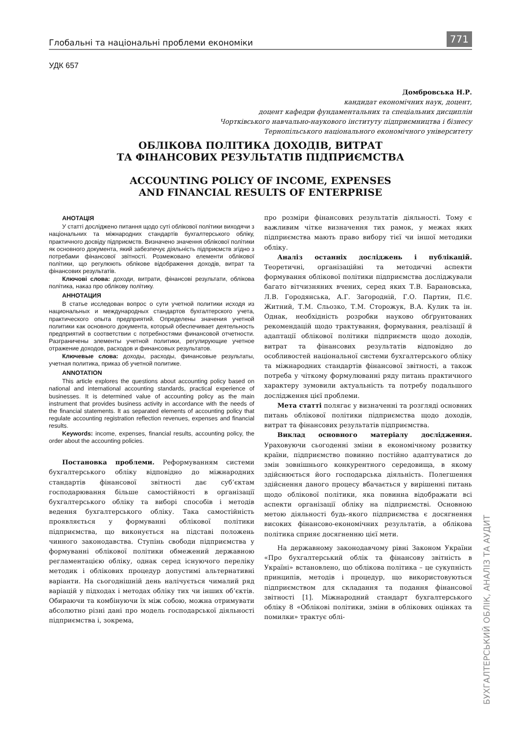Глобальні та національні проблеми економіки 771
УДК 657
Домбровська Н.Р.
кандидат економічних наук, доцент,
доцент кафедри фундаментальних та спеціальних дисциплін
Чортківського навчально-наукового інституту підприємництва і бізнесу
Тернопільського національного економічного університету
ОБЛІКОВА ПОЛІТИКА ДОХОДІВ, ВИТРАТ
ТА ФІНАНСОВИХ РЕЗУЛЬТАТІВ ПІДПРИЄМСТВА
ACCOUNTING POLICY OF INCOME, EXPENSES
AND FINANCIAL RESULTS OF ENTERPRISE
АНОТАЦІЯ
У статті досліджено питання щодо суті облікової політики виходячи з національних та міжнародних стандартів бухгалтерського обліку, практичного досвіду підприємств. Визначено значення облікової політики як основного документа, який забезпечує діяльність підприємств згідно з потребами фінансової звітності. Розмежовано елементи облікової політики, що регулюють облікове відображення доходів, витрат та фінансових результатів.
Ключові слова: доходи, витрати, фінансові результати, облікова політика, наказ про облікову політику.
АННОТАЦИЯ
В статье исследован вопрос о сути учетной политики исходя из национальных и международных стандартов бухгалтерского учета, практического опыта предприятий. Определены значения учетной политики как основного документа, который обеспечивает деятельность предприятий в соответствии с потребностями финансовой отчетности. Разграничены элементы учетной политики, регулирующие учетное отражение доходов, расходов и финансовых результатов.
Ключевые слова: доходы, расходы, финансовые результаты, учетная политика, приказ об учетной политике.
ANNOTATION
This article explores the questions about accounting policy based on national and international accounting standards, practical experience of businesses. It is determined value of accounting policy as the main instrument that provides business activity in accordance with the needs of the financial statements. It as separated elements of accounting policy that regulate accounting registration reflection revenues, expenses and financial results.
Keywords: income, expenses, financial results, accounting policy, the order about the accounting policies.
Постановка проблеми. Реформуванням системи бухгалтерського обліку відповідно до міжнародних стандартів фінансової звітності дає суб’єктам господарювання більше самостійності в організації бухгалтерського обліку та виборі способів і методів ведення бухгалтерського обліку. Така самостійність проявляється у формуванні облікової політики підприємства, що виконується на підставі положень чинного законодавства. Ступінь свободи підприємства у формуванні облікової політики обмежений державною регламентацією обліку, однак серед існуючого переліку методик і облікових процедур допустимі альтернативні варіанти. На сьогоднішній день налічується чималий ряд варіацій у підходах і методах обліку тих чи інших об’єктів. Обираючи та комбінуючи їх між собою, можна отримувати абсолютно різні дані про модель господарської діяльності підприємства і, зокрема,
про розміри фінансових результатів діяльності. Тому є важливим чітке визначення тих рамок, у межах яких підприємства мають право вибору тієї чи іншої методики обліку.
Аналіз останніх досліджень і публікацій. Теоретичні, організаційні та методичні аспекти формування облікової політики підприємства досліджували багато вітчизняних вчених, серед яких Т.В. Барановська, Л.В. Городянська, А.Г. Загородній, Г.О. Партин, П.Є. Житний, Т.М. Сльозко, Т.М. Сторожук, В.А. Кулик та ін. Однак, необхідність розробки науково обґрунтованих рекомендацій щодо трактування, формування, реалізації й адаптації облікової політики підприємств щодо доходів, витрат та фінансових результатів відповідно до особливостей національної системи бухгалтерського обліку та міжнародних стандартів фінансової звітності, а також потреба у чіткому формулюванні ряду питань практичного характеру зумовили актуальність та потребу подальшого дослідження цієї проблеми.
Мета статті полягає у визначенні та розгляді основних питань облікової політики підприємства щодо доходів, витрат та фінансових результатів підприємства.
Виклад основного матеріалу дослідження. Ураховуючи сьогоденні зміни в економічному розвитку країни, підприємство повинно постійно адаптуватися до змін зовнішнього конкурентного середовища, в якому здійснюється його господарська діяльність. Полегшення здійснення даного процесу вбачається у вирішенні питань щодо облікової політики, яка повинна відображати всі аспекти організації обліку на підприємстві. Основною метою діяльності будь-якого підприємства є досягнення високих фінансово-економічних результатів, а облікова політика сприяє досягненню цієї мети.
На державному законодавчому рівні Законом України «Про бухгалтерський облік та фінансову звітність в Україні» встановлено, що облікова політика – це сукупність принципів, методів і процедур, що використовуються підприємством для складання та подання фінансової звітності [1]. Міжнародний стандарт бухгалтерського обліку 8 «Облікові політики, зміни в облікових оцінках та помилки» трактує облі-
БУХГАЛТЕРСЬКИЙ ОБЛІК, АНАЛІЗ ТА АУДИТ